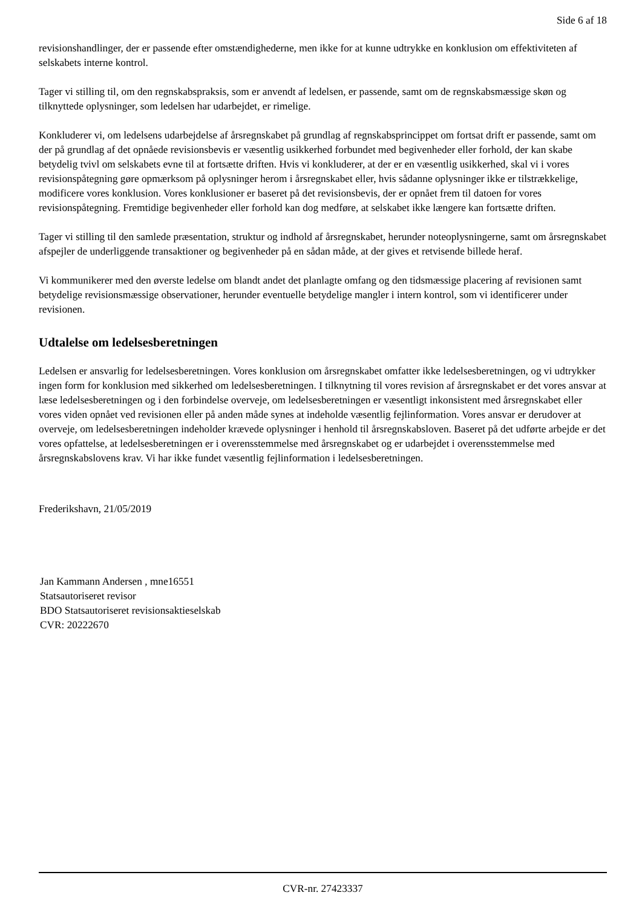Side 6 af 18
revisionshandlinger, der er passende efter omstændighederne, men ikke for at kunne udtrykke en konklusion om effektiviteten af selskabets interne kontrol.
Tager vi stilling til, om den regnskabspraksis, som er anvendt af ledelsen, er passende, samt om de regnskabsmæssige skøn og tilknyttede oplysninger, som ledelsen har udarbejdet, er rimelige.
Konkluderer vi, om ledelsens udarbejdelse af årsregnskabet på grundlag af regnskabsprincippet om fortsat drift er passende, samt om der på grundlag af det opnåede revisionsbevis er væsentlig usikkerhed forbundet med begivenheder eller forhold, der kan skabe betydelig tvivl om selskabets evne til at fortsætte driften. Hvis vi konkluderer, at der er en væsentlig usikkerhed, skal vi i vores revisionspåtegning gøre opmærksom på oplysninger herom i årsregnskabet eller, hvis sådanne oplysninger ikke er tilstrækkelige, modificere vores konklusion. Vores konklusioner er baseret på det revisionsbevis, der er opnået frem til datoen for vores revisionspåtegning. Fremtidige begivenheder eller forhold kan dog medføre, at selskabet ikke længere kan fortsætte driften.
Tager vi stilling til den samlede præsentation, struktur og indhold af årsregnskabet, herunder noteoplysningerne, samt om årsregnskabet afspejler de underliggende transaktioner og begivenheder på en sådan måde, at der gives et retvisende billede heraf.
Vi kommunikerer med den øverste ledelse om blandt andet det planlagte omfang og den tidsmæssige placering af revisionen samt betydelige revisionsmæssige observationer, herunder eventuelle betydelige mangler i intern kontrol, som vi identificerer under revisionen.
Udtalelse om ledelsesberetningen
Ledelsen er ansvarlig for ledelsesberetningen. Vores konklusion om årsregnskabet omfatter ikke ledelsesberetningen, og vi udtrykker ingen form for konklusion med sikkerhed om ledelsesberetningen. I tilknytning til vores revision af årsregnskabet er det vores ansvar at læse ledelsesberetningen og i den forbindelse overveje, om ledelsesberetningen er væsentligt inkonsistent med årsregnskabet eller vores viden opnået ved revisionen eller på anden måde synes at indeholde væsentlig fejlinformation. Vores ansvar er derudover at overveje, om ledelsesberetningen indeholder krævede oplysninger i henhold til årsregnskabsloven. Baseret på det udførte arbejde er det vores opfattelse, at ledelsesberetningen er i overensstemmelse med årsregnskabet og er udarbejdet i overensstemmelse med årsregnskabslovens krav. Vi har ikke fundet væsentlig fejlinformation i ledelsesberetningen.
Frederikshavn, 21/05/2019
Jan Kammann Andersen , mne16551
Statsautoriseret revisor
BDO Statsautoriseret revisionsaktieselskab
CVR: 20222670
CVR-nr. 27423337